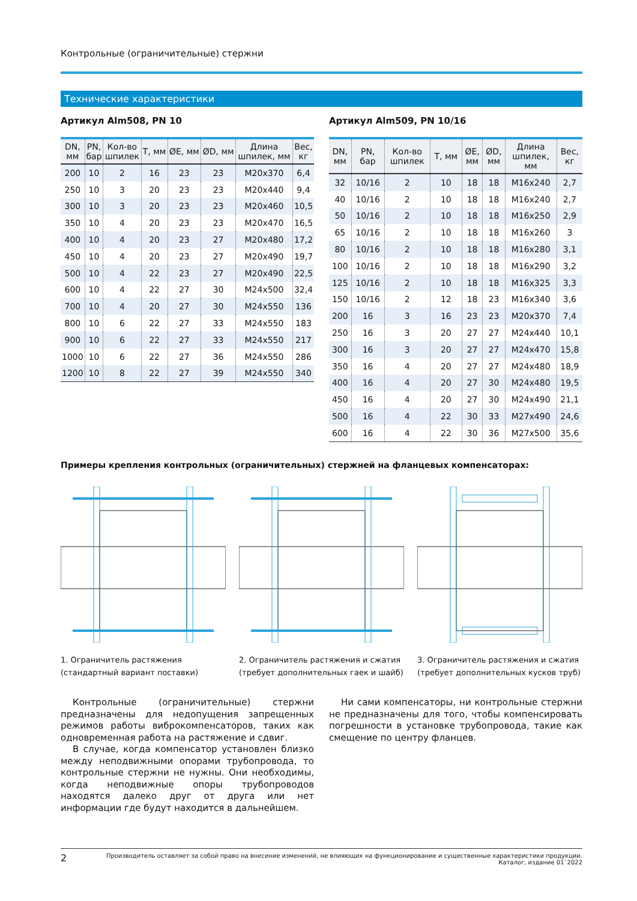Контрольные (ограничительные) стержни
Технические характеристики
Артикул Alm508, PN 10
| DN, мм | PN, бар | Кол-во шпилек | T, мм | ØE, мм | ØD, мм | Длина шпилек, мм | Вес, кг |
| --- | --- | --- | --- | --- | --- | --- | --- |
| 200 | 10 | 2 | 16 | 23 | 23 | M20x370 | 6,4 |
| 250 | 10 | 3 | 20 | 23 | 23 | M20x440 | 9,4 |
| 300 | 10 | 3 | 20 | 23 | 23 | M20x460 | 10,5 |
| 350 | 10 | 4 | 20 | 23 | 23 | M20x470 | 16,5 |
| 400 | 10 | 4 | 20 | 23 | 27 | M20x480 | 17,2 |
| 450 | 10 | 4 | 20 | 23 | 27 | M20x490 | 19,7 |
| 500 | 10 | 4 | 22 | 23 | 27 | M20x490 | 22,5 |
| 600 | 10 | 4 | 22 | 27 | 30 | M24x500 | 32,4 |
| 700 | 10 | 4 | 20 | 27 | 30 | M24x550 | 136 |
| 800 | 10 | 6 | 22 | 27 | 33 | M24x550 | 183 |
| 900 | 10 | 6 | 22 | 27 | 33 | M24x550 | 217 |
| 1000 | 10 | 6 | 22 | 27 | 36 | M24x550 | 286 |
| 1200 | 10 | 8 | 22 | 27 | 39 | M24x550 | 340 |
Артикул Alm509, PN 10/16
| DN, мм | PN, бар | Кол-во шпилек | T, мм | ØE, мм | ØD, мм | Длина шпилек, мм | Вес, кг |
| --- | --- | --- | --- | --- | --- | --- | --- |
| 32 | 10/16 | 2 | 10 | 18 | 18 | M16x240 | 2,7 |
| 40 | 10/16 | 2 | 10 | 18 | 18 | M16x240 | 2,7 |
| 50 | 10/16 | 2 | 10 | 18 | 18 | M16x250 | 2,9 |
| 65 | 10/16 | 2 | 10 | 18 | 18 | M16x260 | 3 |
| 80 | 10/16 | 2 | 10 | 18 | 18 | M16x280 | 3,1 |
| 100 | 10/16 | 2 | 10 | 18 | 18 | M16x290 | 3,2 |
| 125 | 10/16 | 2 | 10 | 18 | 18 | M16x325 | 3,3 |
| 150 | 10/16 | 2 | 12 | 18 | 23 | M16x340 | 3,6 |
| 200 | 16 | 3 | 16 | 23 | 23 | M20x370 | 7,4 |
| 250 | 16 | 3 | 20 | 27 | 27 | M24x440 | 10,1 |
| 300 | 16 | 3 | 20 | 27 | 27 | M24x470 | 15,8 |
| 350 | 16 | 4 | 20 | 27 | 27 | M24x480 | 18,9 |
| 400 | 16 | 4 | 20 | 27 | 30 | M24x480 | 19,5 |
| 450 | 16 | 4 | 20 | 27 | 30 | M24x490 | 21,1 |
| 500 | 16 | 4 | 22 | 30 | 33 | M27x490 | 24,6 |
| 600 | 16 | 4 | 22 | 30 | 36 | M27x500 | 35,6 |
Примеры крепления контрольных (ограничительных) стержней на фланцевых компенсаторах:
1. Ограничитель растяжения
(стандартный вариант поставки)
2. Ограничитель растяжения и сжатия
(требует дополнительных гаек и шайб)
3. Ограничитель растяжения и сжатия
(требует дополнительных кусков труб)
Контрольные (ограничительные) стержни предназначены для недопущения запрещенных режимов работы виброкомпенсаторов, таких как одновременная работа на растяжение и сдвиг.
В случае, когда компенсатор установлен близко между неподвижными опорами трубопровода, то контрольные стержни не нужны. Они необходимы, когда неподвижные опоры трубопроводов находятся далеко друг от друга или нет информации где будут находится в дальнейшем.
Ни сами компенсаторы, ни контрольные стержни не предназначены для того, чтобы компенсировать погрешности в установке трубопровода, такие как смещение по центру фланцев.
2 Производитель оставляет за собой право на внесение изменений, не влияющих на функционирование и существенные характеристики продукции.
Каталог, издание 01`2022